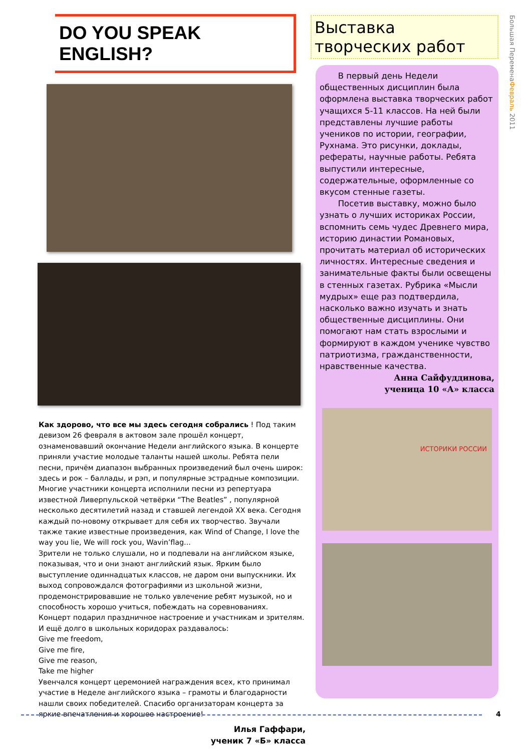DO YOU SPEAK ENGLISH?
Как здорово, что все мы здесь сегодня собрались ! Под таким девизом 26 февраля в актовом зале прошёл концерт, ознаменовавший окончание Недели английского языка. В концерте приняли участие молодые таланты нашей школы. Ребята пели песни, причём диапазон выбранных произведений был очень широк: здесь и рок – баллады, и рэп, и популярные эстрадные композиции. Многие участники концерта исполнили песни из репертуара известной Ливерпульской четвёрки “The Beatles” , популярной несколько десятилетий назад и ставшей легендой XX века. Сегодня каждый по-новому открывает для себя их творчество. Звучали также такие известные произведения, как Wind of Change, I love the way you lie, We will rock you, Wavin’flag...
Зрители не только слушали, но и подпевали на английском языке, показывая, что и они знают английский язык. Ярким было выступление одиннадцатых классов, не даром они выпускники. Их выход сопровождался фотографиями из школьной жизни, продемонстрировавшие не только увлечение ребят музыкой, но и способность хорошо учиться, побеждать на соревнованиях.
Концерт подарил праздничное настроение и участникам и зрителям. И ещё долго в школьных коридорах раздавалось:
Give me freedom,
Give me fire,
Give me reason,
Take me higher
Увенчался концерт церемонией награждения всех, кто принимал участие в Неделе английского языка – грамоты и благодарности нашли своих победителей. Спасибо организаторам концерта за яркие впечатления и хорошее настроение!
Илья Гаффари,
ученик 7 «Б» класса
Выставка творческих работ
В первый день Недели общественных дисциплин была оформлена выставка творческих работ учащихся 5-11 классов. На ней были представлены лучшие работы учеников по истории, географии, Рухнама. Это рисунки, доклады, рефераты, научные работы. Ребята выпустили интересные, содержательные, оформленные со вкусом стенные газеты.
Посетив выставку, можно было узнать о лучших историках России, вспомнить семь чудес Древнего мира, историю династии Романовых, прочитать материал об исторических личностях. Интересные сведения и занимательные факты были освещены в стенных газетах. Рубрика «Мысли мудрых» еще раз подтвердила, насколько важно изучать и знать общественные дисциплины. Они помогают нам стать взрослыми и формируют в каждом ученике чувство патриотизма, гражданственности, нравственные качества.
Анна Сайфуддинова,
ученица 10 «А» класса
ИСТОРИКИ РОССИИ
Большая ПеременаФевраль 2011
4